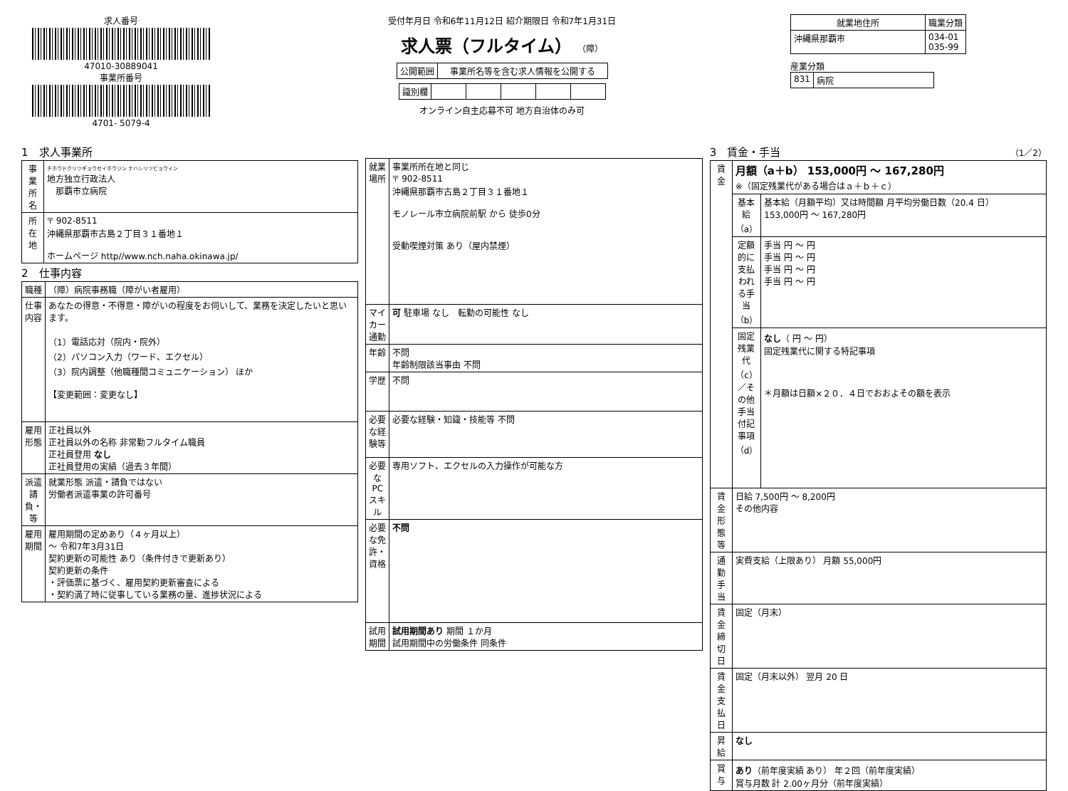求人番号
47010-30889041
事業所番号
4701- 5079-4
受付年月日 令和6年11月12日 紹介期限日 令和7年1月31日
求人票（フルタイム） （障）
| 公開範囲 | 事業所名等を含む求人情報を公開する |
| 識別欄 | | | | | |
オンライン自主応募不可 地方自治体のみ可
| 就業地住所 | 職業分類 |
| --- | --- |
| 沖縄県那覇市 | 034-01 035-99 |
産業分類
| 831 | 病院 |
1　求人事業所
| 事業所名 | チホウドクリツギョウセイホウジン ナハシリツビョウイン 地方独立行政法人 那覇市立病院 |
| 所在地 | 〒 902-8511 沖縄県那覇市古島２丁目３１番地１ ホームページ http//www.nch.naha.okinawa.jp/ |
2　仕事内容
| 職種 | （障）病院事務職（障がい者雇用） |
| 仕事内容 | あなたの得意・不得意・障がいの程度をお伺いして、業務を決定したいと思います。 （1）電話応対（院内・院外） （2）パソコン入力（ワード、エクセル） （3）院内調整（他職種間コミュニケーション） ほか 【変更範囲：変更なし】 |
| 雇用形態 | 正社員以外 正社員以外の名称 非常勤フルタイム職員 正社員登用 なし 正社員登用の実績（過去３年間） |
| 派遣請負・等 | 就業形態 派遣・請負ではない 労働者派遣事業の許可番号 |
| 雇用期間 | 雇用期間の定めあり（４ヶ月以上） ～ 令和7年3月31日 契約更新の可能性 あり（条件付きで更新あり） 契約更新の条件 ・評価票に基づく、雇用契約更新審査による ・契約満了時に従事している業務の量、進捗状況による |
| 就業場所 | 事業所所在地と同じ 〒 902-8511 沖縄県那覇市古島２丁目３１番地１ モノレール市立病院前駅 から 徒歩0分 受動喫煙対策 あり（屋内禁煙） |
| マイカー通勤 | 可 駐車場 なし 転勤の可能性 なし |
| 年齢 | 不問 年齢制限該当事由 不問 |
| 学歴 | 不問 |
| 必要な経験等 | 必要な経験・知識・技能等 不問 |
| 必要なPCスキル | 専用ソフト、エクセルの入力操作が可能な方 |
| 必要な免許・資格 | 不問 |
| 試用期間 | 試用期間あり 期間 １か月 試用期間中の労働条件 同条件 |
3　賃金・手当 （1／2）
| 賃金 | 月額（a＋b） 153,000円 ～ 167,280円 ※（固定残業代がある場合はａ＋ｂ＋ｃ） | |
| | 基本給（a） | 基本給（月額平均）又は時間額 月平均労働日数（20.4 日） 153,000円 ～ 167,280円 |
| | 定額的に支払われる手当（b） | 手当 円 ～ 円 手当 円 ～ 円 手当 円 ～ 円 手当 円 ～ 円 |
| | 固定残業代（c）／その他手当付記事項（d） | なし （ 円 ～ 円） 固定残業代に関する特記事項 ＊月額は日額×２０．４日でおおよその額を表示 |
| 賃金形態等 | 日給 7,500円 ～ 8,200円 その他内容 | |
| 通勤手当 | 実費支給（上限あり） 月額 55,000円 | |
| 賃金締切日 | 固定（月末） | |
| 賃金支払日 | 固定（月末以外） 翌月 20 日 | |
| 昇給 | なし | |
| 賞与 | あり （前年度実績 あり） 年２回（前年度実績） 賞与月数 計 2.00ヶ月分（前年度実績） | |